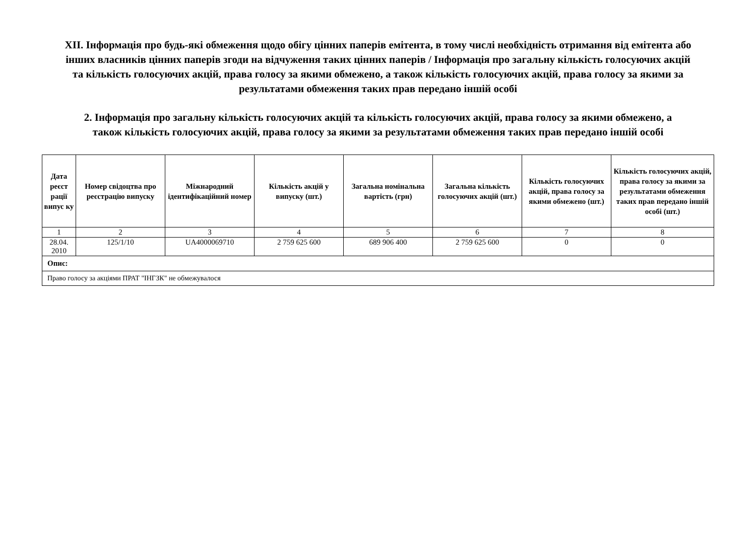XII. Інформація про будь-які обмеження щодо обігу цінних паперів емітента, в тому числі необхідність отримання від емітента або інших власників цінних паперів згоди на відчуження таких цінних паперів / Інформація про загальну кількість голосуючих акцій та кількість голосуючих акцій, права голосу за якими обмежено, а також кількість голосуючих акцій, права голосу за якими за результатами обмеження таких прав передано іншій особі
2. Інформація про загальну кількість голосуючих акцій та кількість голосуючих акцій, права голосу за якими обмежено, а також кількість голосуючих акцій, права голосу за якими за результатами обмеження таких прав передано іншій особі
| Дата реєст рації випус ку | Номер свідоцтва про реєстрацію випуску | Міжнародний ідентифікаційний номер | Кількість акцій у випуску (шт.) | Загальна номінальна вартість (грн) | Загальна кількість голосуючих акцій (шт.) | Кількість голосуючих акцій, права голосу за якими обмежено (шт.) | Кількість голосуючих акцій, права голосу за якими за результатами обмеження таких прав передано іншій особі (шт.) |
| --- | --- | --- | --- | --- | --- | --- | --- |
| 1 | 2 | 3 | 4 | 5 | 6 | 7 | 8 |
| 28.04. 2010 | 125/1/10 | UA4000069710 | 2 759 625 600 | 689 906 400 | 2 759 625 600 | 0 | 0 |
| Опис: | | | | | | | |
| Право голосу за акціями ПРАТ "ІНГЗК" не обмежувалося | | | | | | | |